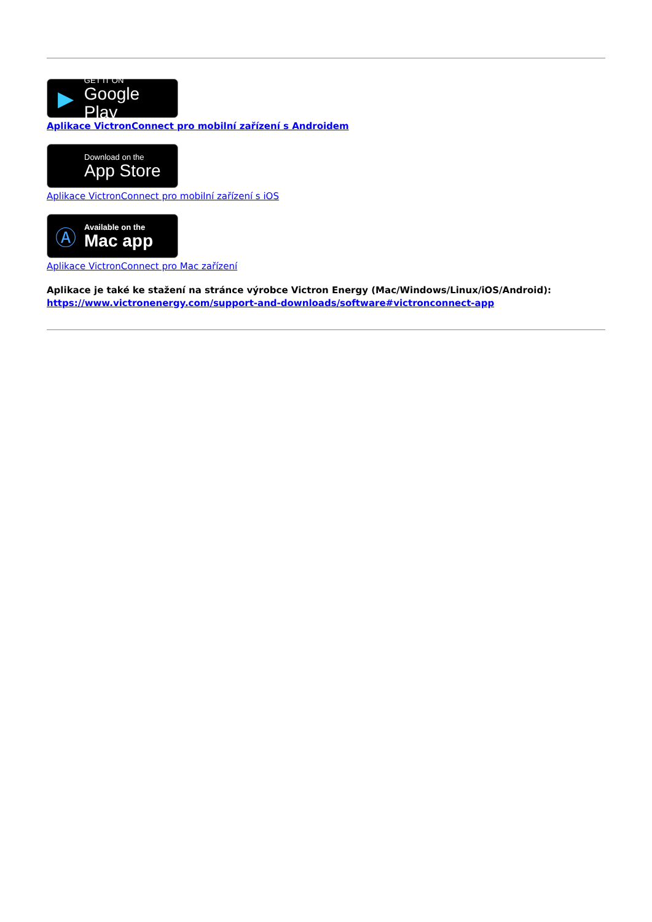▶
GET IT ON
Google Play
Aplikace VictronConnect pro mobilní zařízení s Androidem
Download on the
App Store
Aplikace VictronConnect pro mobilní zařízení s iOS
Ⓐ
Available on the
Mac app
Aplikace VictronConnect pro Mac zařízení
Aplikace je také ke stažení na stránce výrobce Victron Energy (Mac/Windows/Linux/iOS/Android):
https://www.victronenergy.com/support-and-downloads/software#victronconnect-app